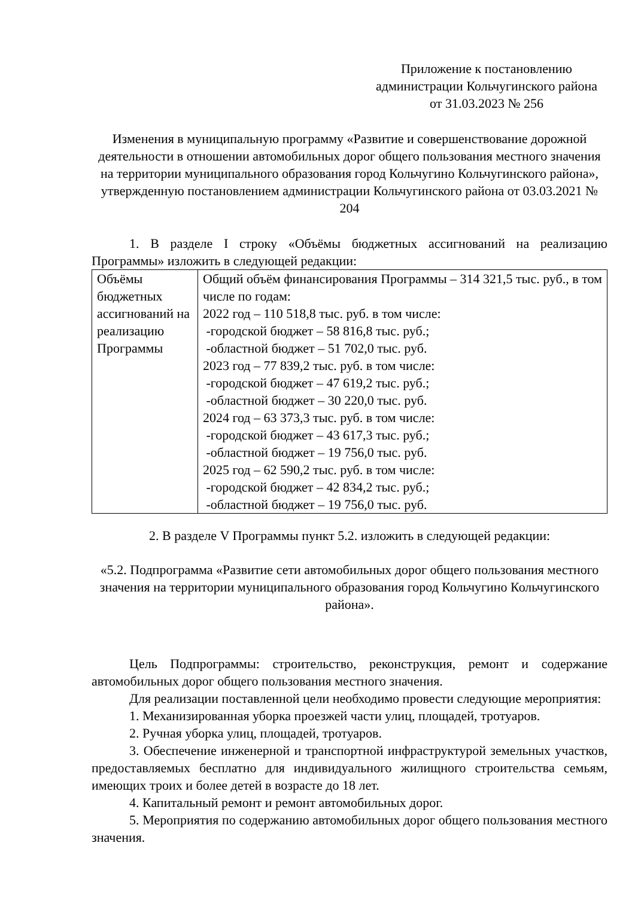Приложение к постановлению
администрации Кольчугинского района
от 31.03.2023 № 256
Изменения в муниципальную программу «Развитие и совершенствование дорожной деятельности в отношении автомобильных дорог общего пользования местного значения на территории муниципального образования город Кольчугино Кольчугинского района», утвержденную постановлением администрации Кольчугинского района от 03.03.2021 № 204
1. В разделе I строку «Объёмы бюджетных ассигнований на реализацию Программы» изложить в следующей редакции:
| Объёмы бюджетных ассигнований на реализацию Программы | Общий объём финансирования Программы – 314 321,5 тыс. руб., в том числе по годам: 2022 год – 110 518,8 тыс. руб. в том числе: -городской бюджет – 58 816,8 тыс. руб.; -областной бюджет – 51 702,0 тыс. руб. 2023 год – 77 839,2 тыс. руб. в том числе: -городской бюджет – 47 619,2 тыс. руб.; -областной бюджет – 30 220,0 тыс. руб. 2024 год – 63 373,3 тыс. руб. в том числе: -городской бюджет – 43 617,3 тыс. руб.; -областной бюджет – 19 756,0 тыс. руб. 2025 год – 62 590,2 тыс. руб. в том числе: -городской бюджет – 42 834,2 тыс. руб.; -областной бюджет – 19 756,0 тыс. руб. |
2. В разделе V Программы пункт 5.2. изложить в следующей редакции:
«5.2. Подпрограмма «Развитие сети автомобильных дорог общего пользования местного значения на территории муниципального образования город Кольчугино Кольчугинского района».
Цель Подпрограммы: строительство, реконструкция, ремонт и содержание автомобильных дорог общего пользования местного значения.
Для реализации поставленной цели необходимо провести следующие мероприятия:
1. Механизированная уборка проезжей части улиц, площадей, тротуаров.
2. Ручная уборка улиц, площадей, тротуаров.
3. Обеспечение инженерной и транспортной инфраструктурой земельных участков, предоставляемых бесплатно для индивидуального жилищного строительства семьям, имеющих троих и более детей в возрасте до 18 лет.
4. Капитальный ремонт и ремонт автомобильных дорог.
5. Мероприятия по содержанию автомобильных дорог общего пользования местного значения.